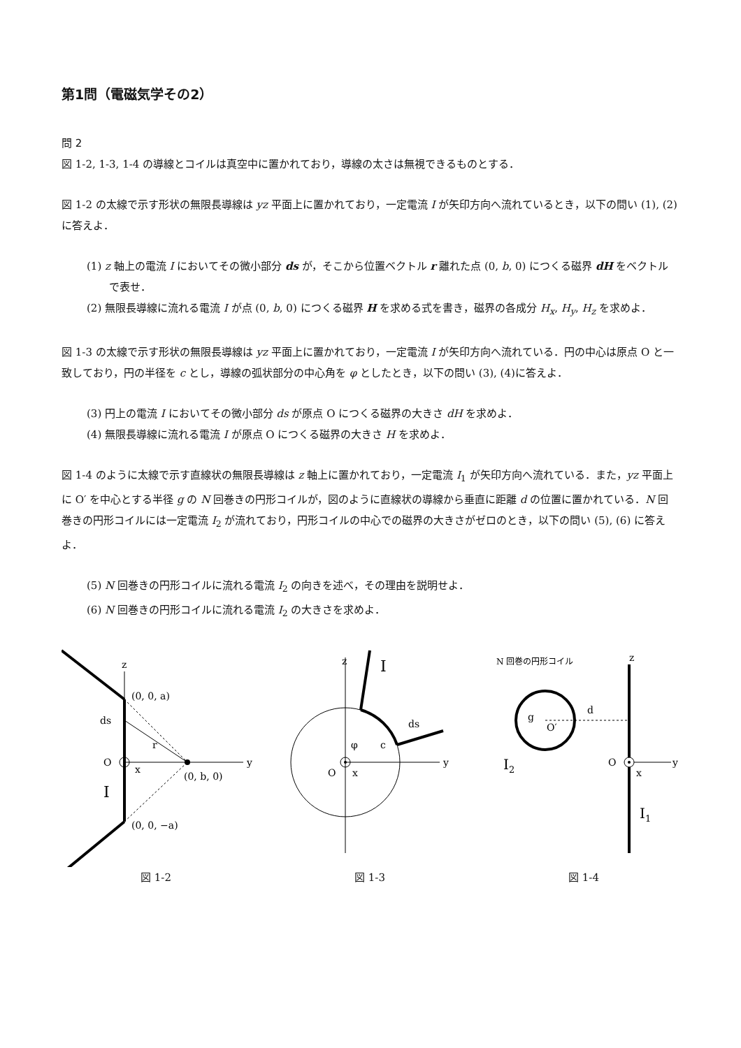第1問（電磁気学その2）
問 2
図 1-2, 1-3, 1-4 の導線とコイルは真空中に置かれており，導線の太さは無視できるものとする．
図 1-2 の太線で示す形状の無限長導線は yz 平面上に置かれており，一定電流 I が矢印方向へ流れているとき，以下の問い (1), (2) に答えよ．
(1) z 軸上の電流 I においてその微小部分 ds が，そこから位置ベクトル r 離れた点 (0, b, 0) につくる磁界 dH をベクトルで表せ．
(2) 無限長導線に流れる電流 I が点 (0, b, 0) につくる磁界 H を求める式を書き，磁界の各成分 H<sub>x</sub>, H<sub>y</sub>, H<sub>z</sub> を求めよ．
図 1-3 の太線で示す形状の無限長導線は yz 平面上に置かれており，一定電流 I が矢印方向へ流れている．円の中心は原点 O と一致しており，円の半径を c とし，導線の弧状部分の中心角を φ としたとき，以下の問い (3), (4)に答えよ．
(3) 円上の電流 I においてその微小部分 ds が原点 O につくる磁界の大きさ dH を求めよ．
(4) 無限長導線に流れる電流 I が原点 O につくる磁界の大きさ H を求めよ．
図 1-4 のように太線で示す直線状の無限長導線は z 軸上に置かれており，一定電流 I<sub>1</sub> が矢印方向へ流れている．また，yz 平面上に O′ を中心とする半径 g の N 回巻きの円形コイルが，図のように直線状の導線から垂直に距離 d の位置に置かれている．N 回巻きの円形コイルには一定電流 I<sub>2</sub> が流れており，円形コイルの中心での磁界の大きさがゼロのとき，以下の問い (5), (6) に答えよ．
(5) N 回巻きの円形コイルに流れる電流 I<sub>2</sub> の向きを述べ，その理由を説明せよ．
(6) N 回巻きの円形コイルに流れる電流 I<sub>2</sub> の大きさを求めよ．
z
(0, 0, a)
ds
r
O
x
y
(0, b, 0)
I
(0, 0, −a)
図 1-2
z
I
ds
φ
c
O
x
y
図 1-3
N 回巻の円形コイル
z
g
O′
d
I2
O
x
y
I1
図 1-4